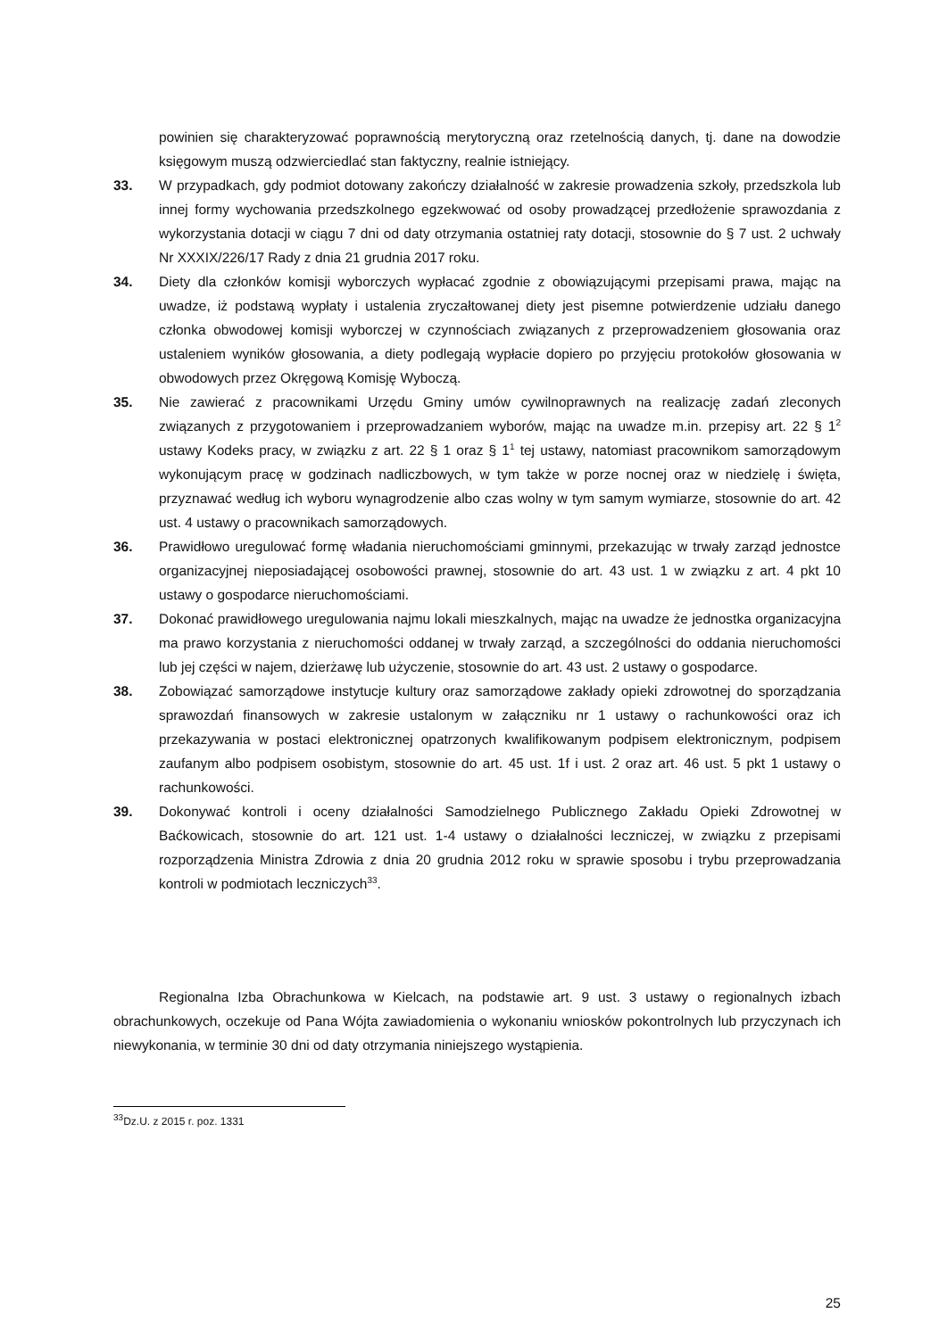powinien się charakteryzować poprawnością merytoryczną oraz rzetelnością danych, tj. dane na dowodzie księgowym muszą odzwierciedlać stan faktyczny, realnie istniejący.
33. W przypadkach, gdy podmiot dotowany zakończy działalność w zakresie prowadzenia szkoły, przedszkola lub innej formy wychowania przedszkolnego egzekwować od osoby prowadzącej przedłożenie sprawozdania z wykorzystania dotacji w ciągu 7 dni od daty otrzymania ostatniej raty dotacji, stosownie do § 7 ust. 2 uchwały Nr XXXIX/226/17 Rady z dnia 21 grudnia 2017 roku.
34. Diety dla członków komisji wyborczych wypłacać zgodnie z obowiązującymi przepisami prawa, mając na uwadze, iż podstawą wypłaty i ustalenia zryczałtowanej diety jest pisemne potwierdzenie udziału danego członka obwodowej komisji wyborczej w czynnościach związanych z przeprowadzeniem głosowania oraz ustaleniem wyników głosowania, a diety podlegają wypłacie dopiero po przyjęciu protokołów głosowania w obwodowych przez Okręgową Komisję Wyboczą.
35. Nie zawierać z pracownikami Urzędu Gminy umów cywilnoprawnych na realizację zadań zleconych związanych z przygotowaniem i przeprowadzaniem wyborów, mając na uwadze m.in. przepisy art. 22 § 1<sup>2</sup> ustawy Kodeks pracy, w związku z art. 22 § 1 oraz § 1<sup>1</sup> tej ustawy, natomiast pracownikom samorządowym wykonującym pracę w godzinach nadliczbowych, w tym także w porze nocnej oraz w niedzielę i święta, przyznawać według ich wyboru wynagrodzenie albo czas wolny w tym samym wymiarze, stosownie do art. 42 ust. 4 ustawy o pracownikach samorządowych.
36. Prawidłowo uregulować formę władania nieruchomościami gminnymi, przekazując w trwały zarząd jednostce organizacyjnej nieposiadającej osobowości prawnej, stosownie do art. 43 ust. 1 w związku z art. 4 pkt 10 ustawy o gospodarce nieruchomościami.
37. Dokonać prawidłowego uregulowania najmu lokali mieszkalnych, mając na uwadze że jednostka organizacyjna ma prawo korzystania z nieruchomości oddanej w trwały zarząd, a szczególności do oddania nieruchomości lub jej części w najem, dzierżawę lub użyczenie, stosownie do art. 43 ust. 2 ustawy o gospodarce.
38. Zobowiązać samorządowe instytucje kultury oraz samorządowe zakłady opieki zdrowotnej do sporządzania sprawozdań finansowych w zakresie ustalonym w załączniku nr 1 ustawy o rachunkowości oraz ich przekazywania w postaci elektronicznej opatrzonych kwalifikowanym podpisem elektronicznym, podpisem zaufanym albo podpisem osobistym, stosownie do art. 45 ust. 1f i ust. 2 oraz art. 46 ust. 5 pkt 1 ustawy o rachunkowości.
39. Dokonywać kontroli i oceny działalności Samodzielnego Publicznego Zakładu Opieki Zdrowotnej w Baćkowicach, stosownie do art. 121 ust. 1-4 ustawy o działalności leczniczej, w związku z przepisami rozporządzenia Ministra Zdrowia z dnia 20 grudnia 2012 roku w sprawie sposobu i trybu przeprowadzania kontroli w podmiotach leczniczych<sup>33</sup>.
Regionalna Izba Obrachunkowa w Kielcach, na podstawie art. 9 ust. 3 ustawy o regionalnych izbach obrachunkowych, oczekuje od Pana Wójta zawiadomienia o wykonaniu wniosków pokontrolnych lub przyczynach ich niewykonania, w terminie 30 dni od daty otrzymania niniejszego wystąpienia.
<sup>33</sup> Dz.U. z 2015 r. poz. 1331
25